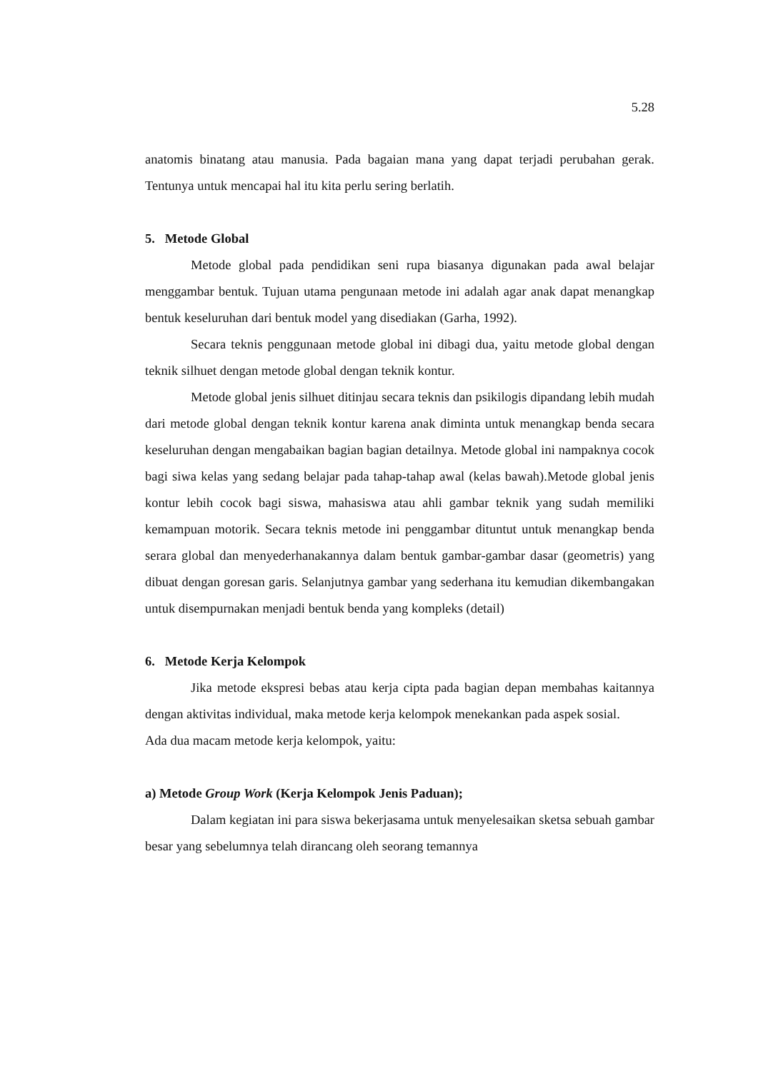5.28
anatomis binatang atau manusia. Pada bagaian mana yang dapat terjadi perubahan gerak. Tentunya untuk mencapai hal itu kita perlu sering berlatih.
5. Metode Global
Metode global pada pendidikan seni rupa biasanya digunakan pada awal belajar menggambar bentuk. Tujuan utama pengunaan metode ini adalah agar anak dapat menangkap bentuk keseluruhan dari bentuk model yang disediakan (Garha, 1992).
Secara teknis penggunaan metode global ini dibagi dua, yaitu metode global dengan teknik silhuet dengan metode global dengan teknik kontur.
Metode global jenis silhuet ditinjau secara teknis dan psikilogis dipandang lebih mudah dari metode global dengan teknik kontur karena anak diminta untuk menangkap benda secara keseluruhan dengan mengabaikan bagian bagian detailnya. Metode global ini nampaknya cocok bagi siwa kelas yang sedang belajar pada tahap-tahap awal (kelas bawah).Metode global jenis kontur lebih cocok bagi siswa, mahasiswa atau ahli gambar teknik yang sudah memiliki kemampuan motorik. Secara teknis metode ini penggambar dituntut untuk menangkap benda serara global dan menyederhanakannya dalam bentuk gambar-gambar dasar (geometris) yang dibuat dengan goresan garis. Selanjutnya gambar yang sederhana itu kemudian dikembangakan untuk disempurnakan menjadi bentuk benda yang kompleks (detail)
6. Metode Kerja Kelompok
Jika metode ekspresi bebas atau kerja cipta pada bagian depan membahas kaitannya dengan aktivitas individual, maka metode kerja kelompok menekankan pada aspek sosial.
Ada dua macam metode kerja kelompok, yaitu:
a) Metode Group Work (Kerja Kelompok Jenis Paduan);
Dalam kegiatan ini para siswa bekerjasama untuk menyelesaikan sketsa sebuah gambar besar yang sebelumnya telah dirancang oleh seorang temannya